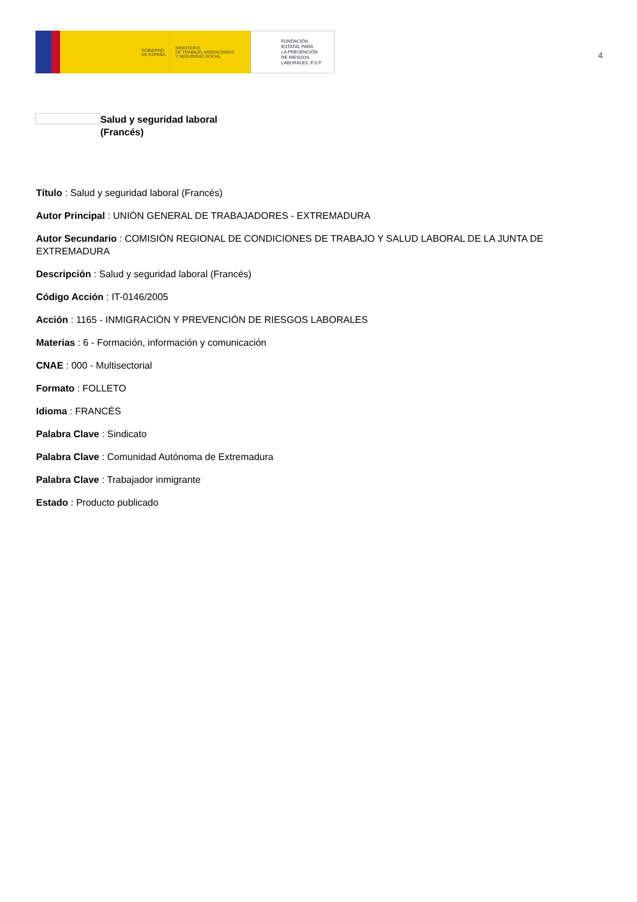GOBIERNO
DE ESPAÑA
MINISTERIO
DE TRABAJO, MIGRACIONES
Y SEGURIDAD SOCIAL
FUNDACIÓN
ESTATAL PARA
LA PREVENCIÓN
DE RIESGOS
LABORALES, F.S.P.
4
Salud y seguridad laboral
(Francés)
Título : Salud y seguridad laboral (Francés)
Autor Principal : UNIÓN GENERAL DE TRABAJADORES - EXTREMADURA
Autor Secundario : COMISIÓN REGIONAL DE CONDICIONES DE TRABAJO Y SALUD LABORAL DE LA JUNTA DE EXTREMADURA
Descripción : Salud y seguridad laboral (Francés)
Código Acción : IT-0146/2005
Acción : 1165 - INMIGRACIÓN Y PREVENCIÓN DE RIESGOS LABORALES
Materias : 6 - Formación, información y comunicación
CNAE : 000 - Multisectorial
Formato : FOLLETO
Idioma : FRANCÉS
Palabra Clave : Sindicato
Palabra Clave : Comunidad Autónoma de Extremadura
Palabra Clave : Trabajador inmigrante
Estado : Producto publicado